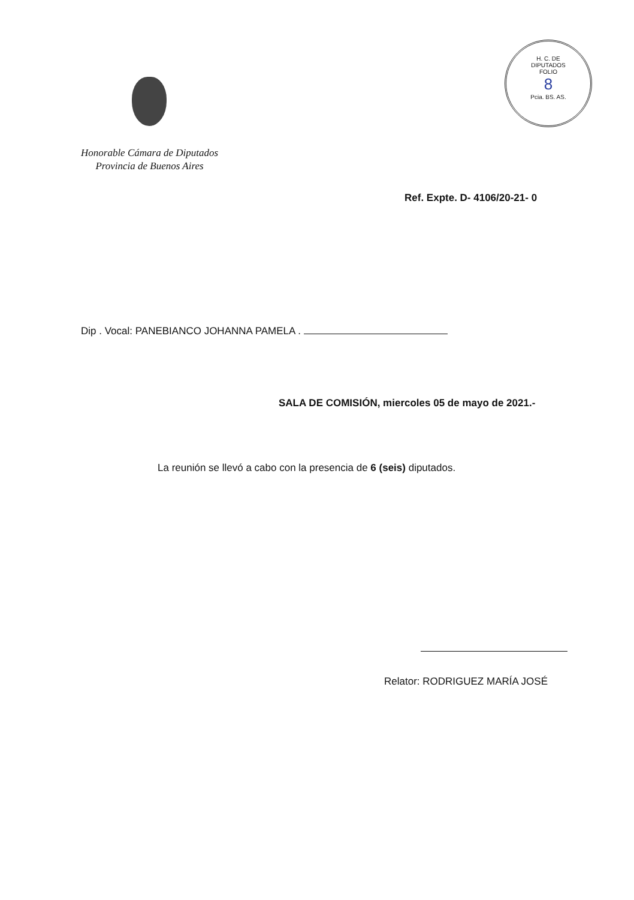H. C. DE DIPUTADOS
FOLIO
8
Pcia. BS. AS.
Honorable Cámara de Diputados
Provincia de Buenos Aires
Ref. Expte. D- 4106/20-21- 0
Dip . Vocal: PANEBIANCO JOHANNA PAMELA .
SALA DE COMISIÓN, miercoles 05 de mayo de 2021.-
La reunión se llevó a cabo con la presencia de 6 (seis) diputados.
Relator: RODRIGUEZ MARÍA JOSÉ